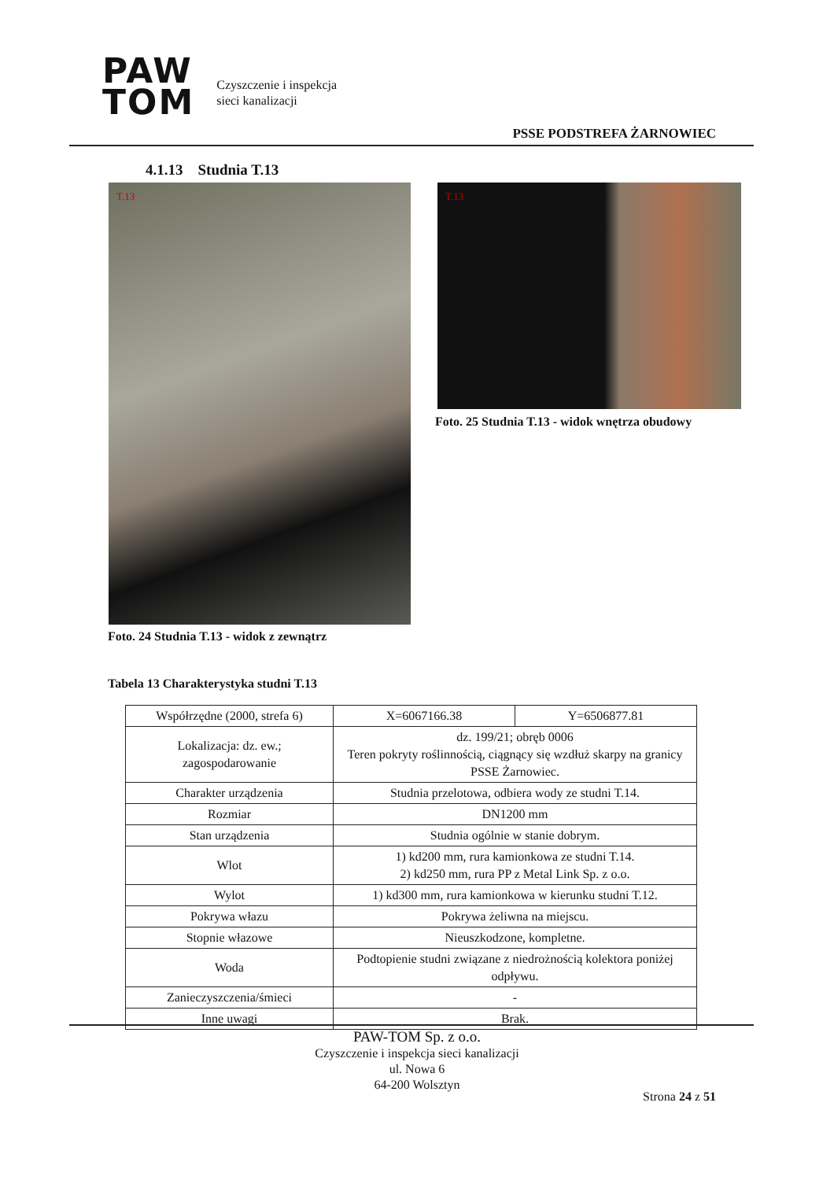PAW
TOM
Czyszczenie i inspekcja
sieci kanalizacji
PSSE PODSTREFA ŻARNOWIEC
4.1.13 Studnia T.13
T.13 T.13
Foto. 25 Studnia T.13 - widok wnętrza obudowy
Foto. 24 Studnia T.13 - widok z zewnątrz
Tabela 13 Charakterystyka studni T.13
| Współrzędne (2000, strefa 6) | X=6067166.38 | Y=6506877.81 |
| Lokalizacja: dz. ew.; zagospodarowanie | dz. 199/21; obręb 0006 Teren pokryty roślinnością, ciągnący się wzdłuż skarpy na granicy PSSE Żarnowiec. | |
| Charakter urządzenia | Studnia przelotowa, odbiera wody ze studni T.14. | |
| Rozmiar | DN1200 mm | |
| Stan urządzenia | Studnia ogólnie w stanie dobrym. | |
| Wlot | 1) kd200 mm, rura kamionkowa ze studni T.14. 2) kd250 mm, rura PP z Metal Link Sp. z o.o. | |
| Wylot | 1) kd300 mm, rura kamionkowa w kierunku studni T.12. | |
| Pokrywa włazu | Pokrywa żeliwna na miejscu. | |
| Stopnie włazowe | Nieuszkodzone, kompletne. | |
| Woda | Podtopienie studni związane z niedrożnością kolektora poniżej odpływu. | |
| Zanieczyszczenia/śmieci | - | |
| Inne uwagi | Brak. | |
PAW-TOM Sp. z o.o.
Czyszczenie i inspekcja sieci kanalizacji
ul. Nowa 6
64-200 Wolsztyn
Strona 24 z 51